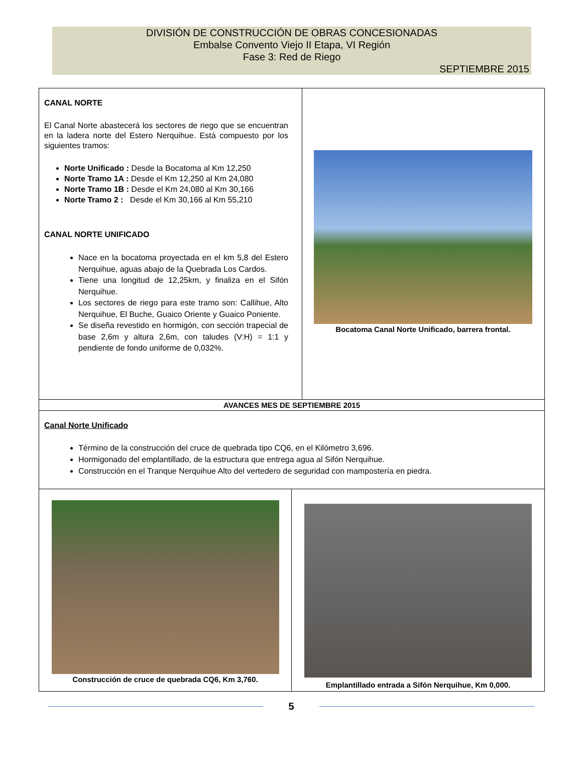DIVISIÓN DE CONSTRUCCIÓN DE OBRAS CONCESIONADAS
Embalse Convento Viejo II Etapa, VI Región
Fase 3: Red de Riego
SEPTIEMBRE 2015
CANAL NORTE
El Canal Norte abastecerá los sectores de riego que se encuentran en la ladera norte del Estero Nerquihue. Está compuesto por los siguientes tramos:
Norte Unificado : Desde la Bocatoma al Km 12,250
Norte Tramo 1A : Desde el Km 12,250 al Km 24,080
Norte Tramo 1B : Desde el Km 24,080 al Km 30,166
Norte Tramo 2 : Desde el Km 30,166 al Km 55,210
CANAL NORTE UNIFICADO
Nace en la bocatoma proyectada en el km 5,8 del Estero Nerquihue, aguas abajo de la Quebrada Los Cardos.
Tiene una longitud de 12,25km, y finaliza en el Sifón Nerquihue.
Los sectores de riego para este tramo son: Callihue, Alto Nerquihue, El Buche, Guaico Oriente y Guaico Poniente.
Se diseña revestido en hormigón, con sección trapecial de base 2,6m y altura 2,6m, con taludes (V:H) = 1:1 y pendiente de fondo uniforme de 0,032%.
Bocatoma Canal Norte Unificado, barrera frontal.
AVANCES MES DE SEPTIEMBRE 2015
Canal Norte Unificado
Término de la construcción del cruce de quebrada tipo CQ6, en el Kilómetro 3,696.
Hormigonado del emplantillado, de la estructura que entrega agua al Sifón Nerquihue.
Construcción en el Tranque Nerquihue Alto del vertedero de seguridad con mampostería en piedra.
Construcción de cruce de quebrada CQ6, Km 3,760.
Emplantillado entrada a Sifón Nerquihue, Km 0,000.
5